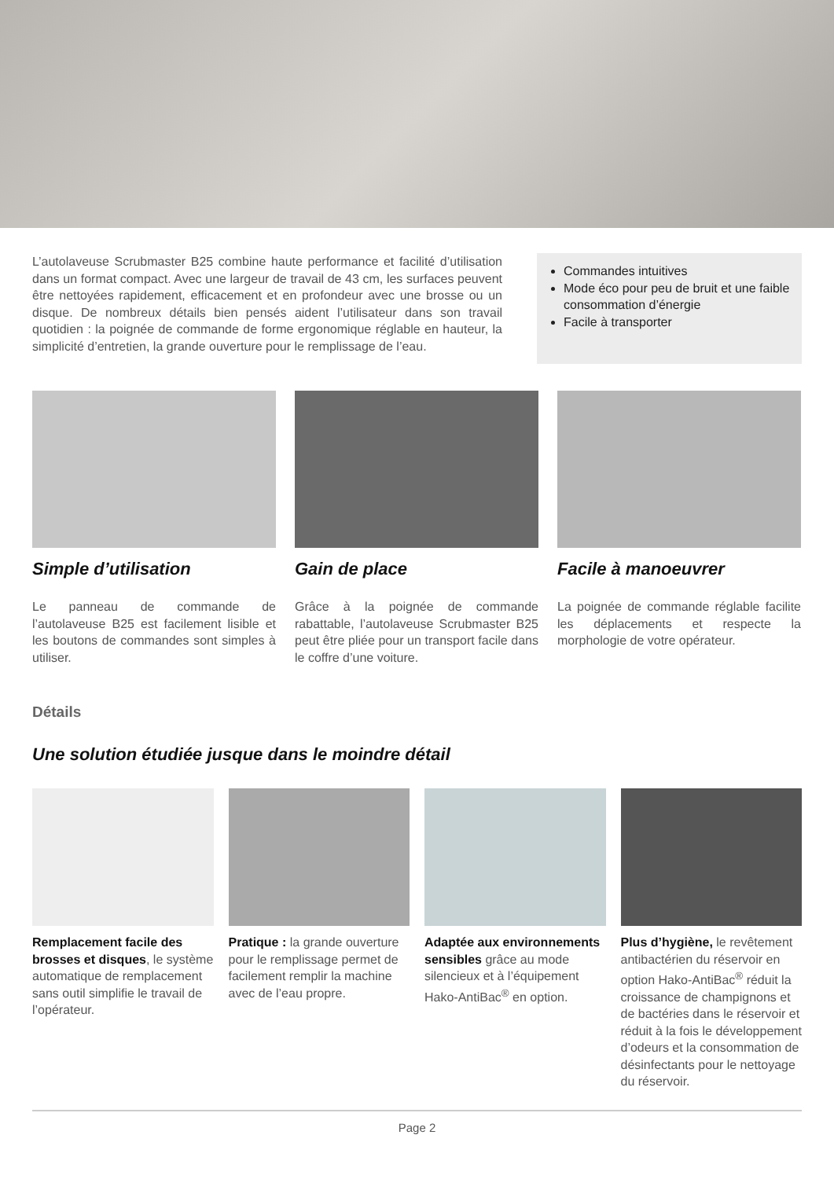L’autolaveuse Scrubmaster B25 combine haute performance et facilité d’utilisation dans un format compact. Avec une largeur de travail de 43 cm, les surfaces peuvent être nettoyées rapidement, efficacement et en profondeur avec une brosse ou un disque. De nombreux détails bien pensés aident l’utilisateur dans son travail quotidien : la poignée de commande de forme ergonomique réglable en hauteur, la simplicité d’entretien, la grande ouverture pour le remplissage de l’eau.
Commandes intuitives
Mode éco pour peu de bruit et une faible consommation d’énergie
Facile à transporter
Simple d’utilisation
Le panneau de commande de l’autolaveuse B25 est facilement lisible et les boutons de commandes sont simples à utiliser.
Gain de place
Grâce à la poignée de commande rabattable, l’autolaveuse Scrubmaster B25 peut être pliée pour un transport facile dans le coffre d’une voiture.
Facile à manoeuvrer
La poignée de commande réglable facilite les déplacements et respecte la morphologie de votre opérateur.
Détails
Une solution étudiée jusque dans le moindre détail
Remplacement facile des brosses et disques, le système automatique de remplacement sans outil simplifie le travail de l’opérateur.
Pratique : la grande ouverture pour le remplissage permet de facilement remplir la machine avec de l’eau propre.
Adaptée aux environnements sensibles grâce au mode silencieux et à l’équipement Hako-AntiBac<sup>®</sup> en option.
Plus d’hygiène, le revêtement antibactérien du réservoir en option Hako-AntiBac<sup>®</sup> réduit la croissance de champignons et de bactéries dans le réservoir et réduit à la fois le développement d’odeurs et la consommation de désinfectants pour le nettoyage du réservoir.
Page 2